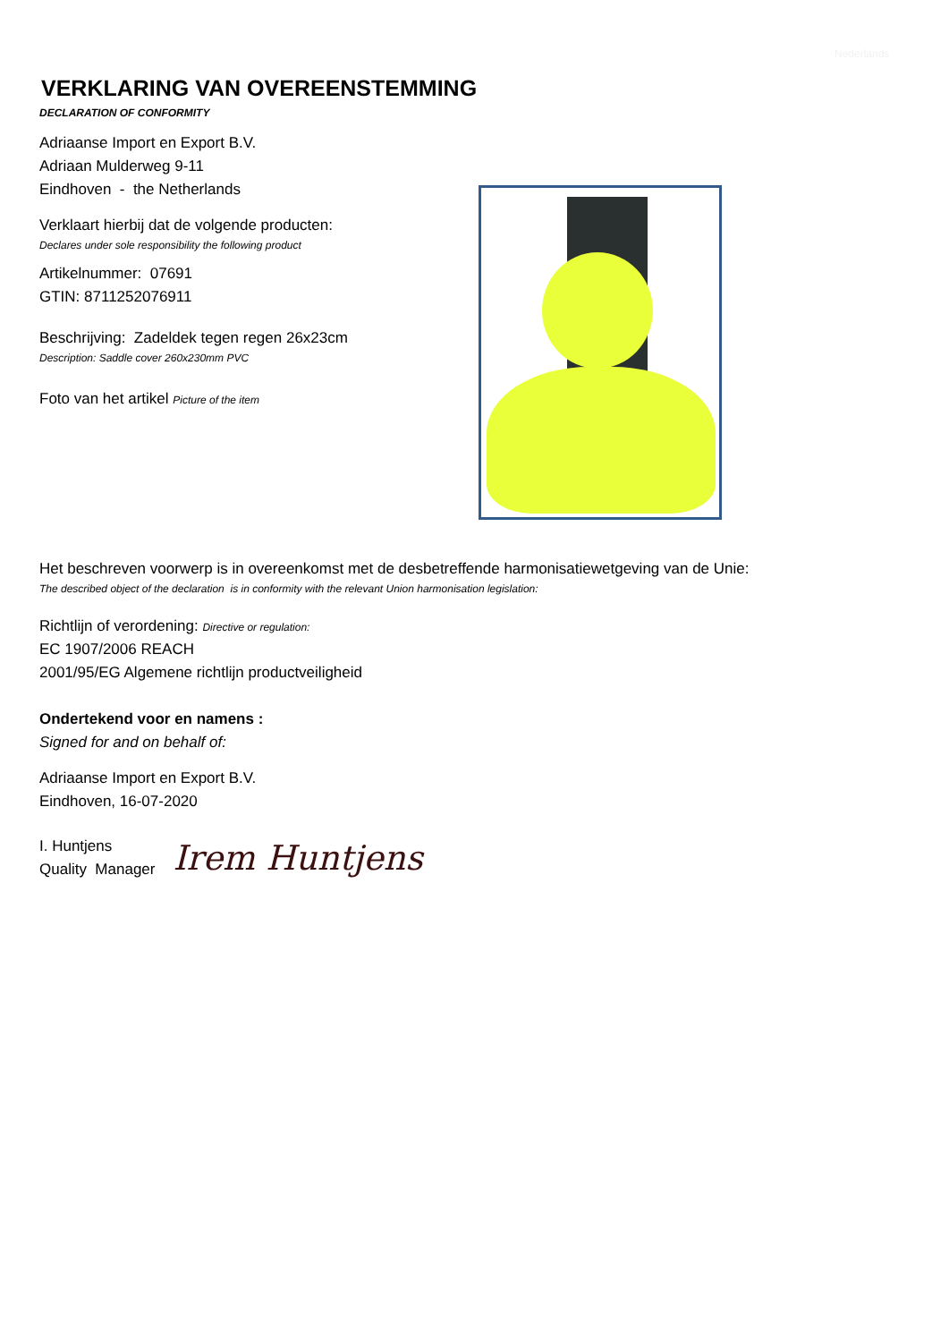Nederlands
VERKLARING VAN OVEREENSTEMMING
DECLARATION OF CONFORMITY
Adriaanse Import en Export B.V.
Adriaan Mulderweg 9-11
Eindhoven - the Netherlands
Verklaart hierbij dat de volgende producten:
Declares under sole responsibility the following product
Artikelnummer: 07691
GTIN: 8711252076911
Beschrijving: Zadeldek tegen regen 26x23cm
Description: Saddle cover 260x230mm PVC
Foto van het artikel Picture of the item
Het beschreven voorwerp is in overeenkomst met de desbetreffende harmonisatiewetgeving van de Unie:
The described object of the declaration is in conformity with the relevant Union harmonisation legislation:
Richtlijn of verordening: Directive or regulation:
EC 1907/2006 REACH
2001/95/EG Algemene richtlijn productveiligheid
Ondertekend voor en namens :
Signed for and on behalf of:
Adriaanse Import en Export B.V.
Eindhoven, 16-07-2020
I. Huntjens
Quality Manager
Irem Huntjens